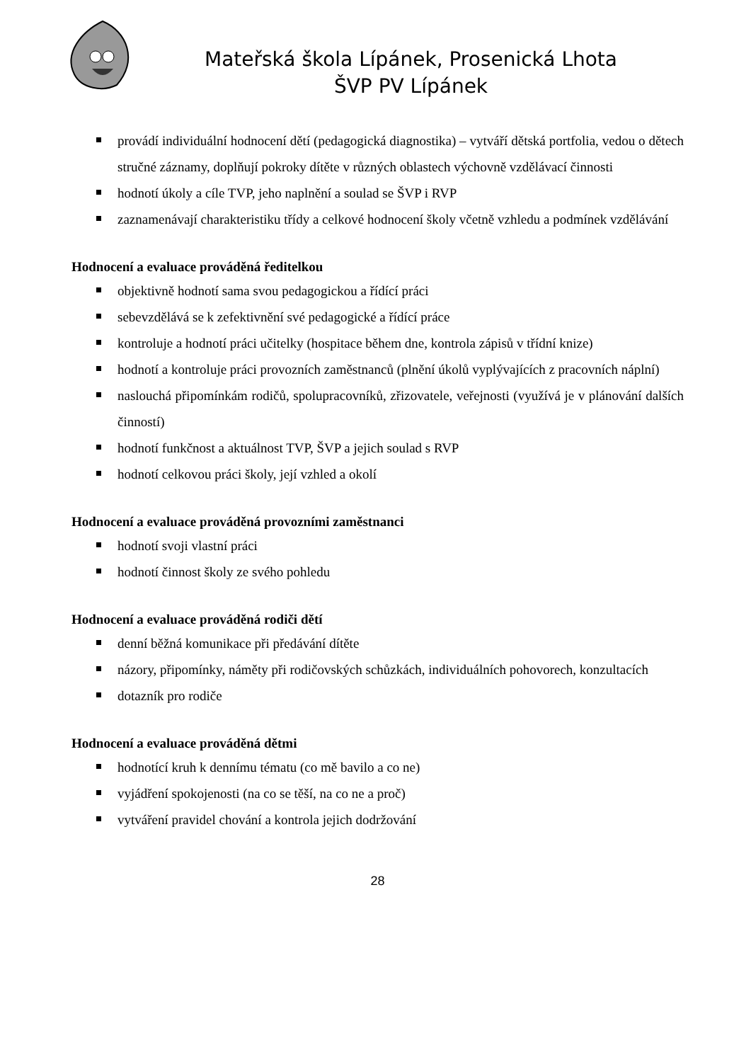Mateřská škola Lípánek, Prosenická Lhota
ŠVP PV Lípánek
provádí individuální hodnocení dětí (pedagogická diagnostika) – vytváří dětská portfolia, vedou o dětech stručné záznamy, doplňují pokroky dítěte v různých oblastech výchovně vzdělávací činnosti
hodnotí úkoly a cíle TVP, jeho naplnění a soulad se ŠVP i RVP
zaznamenávají charakteristiku třídy a celkové hodnocení školy včetně vzhledu a podmínek vzdělávání
Hodnocení a evaluace prováděná ředitelkou
objektivně hodnotí sama svou pedagogickou a řídící práci
sebevzdělává se k zefektivnění své pedagogické a řídící práce
kontroluje a hodnotí práci učitelky (hospitace během dne, kontrola zápisů v třídní knize)
hodnotí a kontroluje práci provozních zaměstnanců (plnění úkolů vyplývajících z pracovních náplní)
naslouchá připomínkám rodičů, spolupracovníků, zřizovatele, veřejnosti (využívá je v plánování dalších činností)
hodnotí funkčnost a aktuálnost TVP, ŠVP a jejich soulad s RVP
hodnotí celkovou práci školy, její vzhled a okolí
Hodnocení a evaluace prováděná provozními zaměstnanci
hodnotí svoji vlastní práci
hodnotí činnost školy ze svého pohledu
Hodnocení a evaluace prováděná rodiči dětí
denní běžná komunikace při předávání dítěte
názory, připomínky, náměty při rodičovských schůzkách, individuálních pohovorech, konzultacích
dotazník pro rodiče
Hodnocení a evaluace prováděná dětmi
hodnotící kruh k dennímu tématu (co mě bavilo a co ne)
vyjádření spokojenosti (na co se těší, na co ne a proč)
vytváření pravidel chování a kontrola jejich dodržování
28